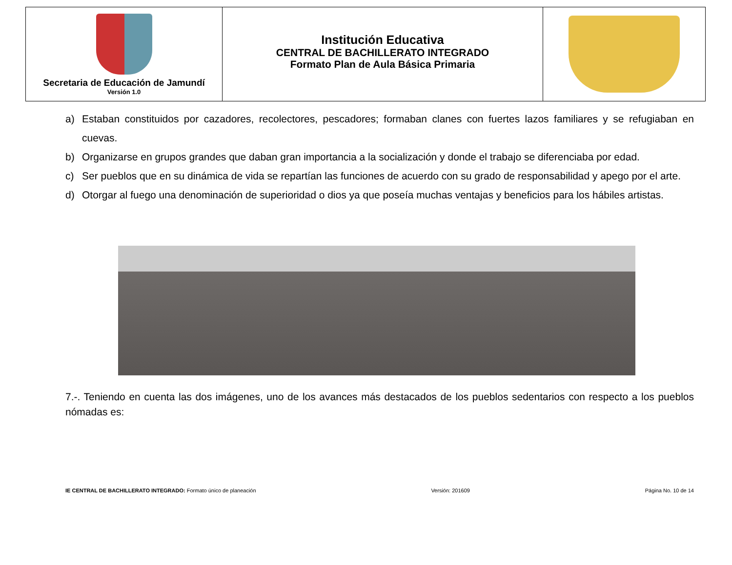| Secretaria de Educación de Jamundí Versión 1.0 | Institución Educativa CENTRAL DE BACHILLERATO INTEGRADO Formato Plan de Aula Básica Primaria | |
a) Estaban constituidos por cazadores, recolectores, pescadores; formaban clanes con fuertes lazos familiares y se refugiaban en cuevas.
b) Organizarse en grupos grandes que daban gran importancia a la socialización y donde el trabajo se diferenciaba por edad.
c) Ser pueblos que en su dinámica de vida se repartían las funciones de acuerdo con su grado de responsabilidad y apego por el arte.
d) Otorgar al fuego una denominación de superioridad o dios ya que poseía muchas ventajas y beneficios para los hábiles artistas.
7.-. Teniendo en cuenta las dos imágenes, uno de los avances más destacados de los pueblos sedentarios con respecto a los pueblos nómadas es:
IE CENTRAL DE BACHILLERATO INTEGRADO: Formato único de planeación Versión: 201609 Página No. 10 de 14